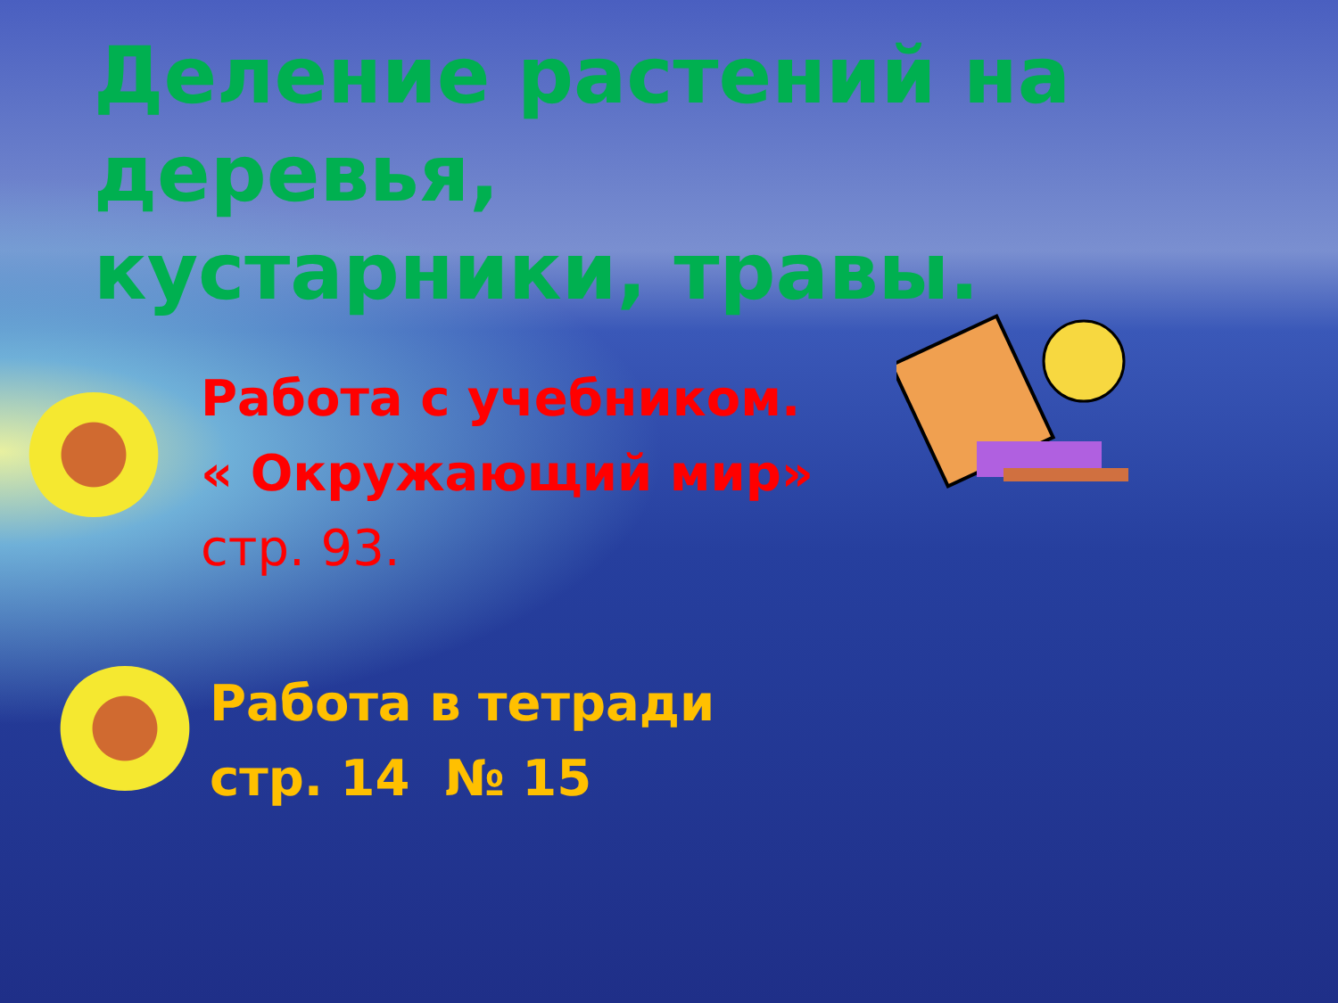Деление растений на деревья, кустарники, травы.
Работа с учебником.
« Окружающий мир»
стр. 93.
Работа в тетради
стр. 14 № 15